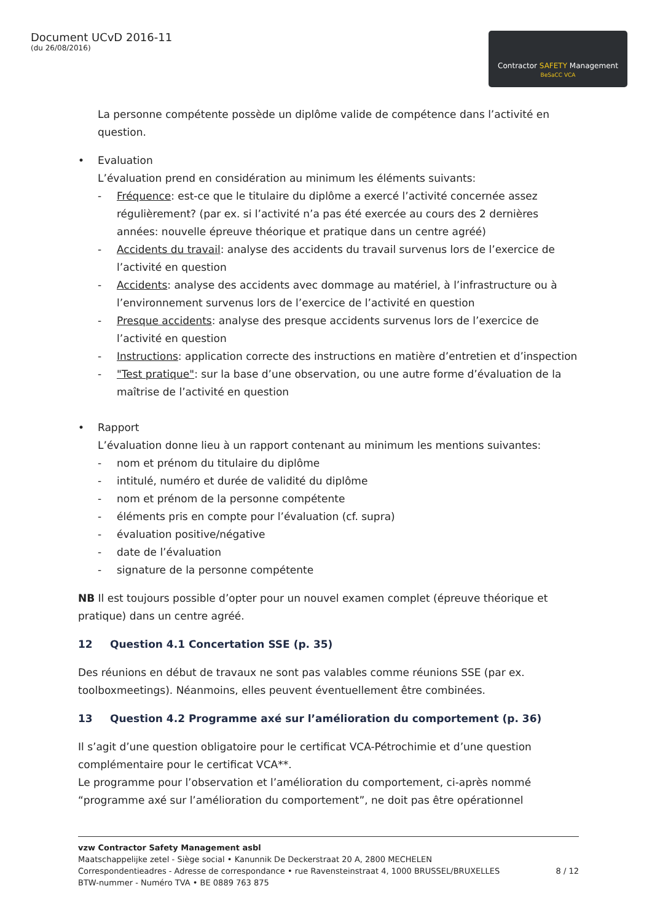Document UCvD 2016-11
(du 26/08/2016)
Contractor SAFETY Management
BeSaCC VCA
La personne compétente possède un diplôme valide de compétence dans l’activité en question.
• Evaluation
L’évaluation prend en considération au minimum les éléments suivants:
- Fréquence: est-ce que le titulaire du diplôme a exercé l’activité concernée assez régulièrement? (par ex. si l’activité n’a pas été exercée au cours des 2 dernières années: nouvelle épreuve théorique et pratique dans un centre agréé)
- Accidents du travail: analyse des accidents du travail survenus lors de l’exercice de l’activité en question
- Accidents: analyse des accidents avec dommage au matériel, à l’infrastructure ou à l’environnement survenus lors de l’exercice de l’activité en question
- Presque accidents: analyse des presque accidents survenus lors de l’exercice de l’activité en question
- Instructions: application correcte des instructions en matière d’entretien et d’inspection
- "Test pratique": sur la base d’une observation, ou une autre forme d’évaluation de la maîtrise de l’activité en question
• Rapport
L’évaluation donne lieu à un rapport contenant au minimum les mentions suivantes:
- nom et prénom du titulaire du diplôme
- intitulé, numéro et durée de validité du diplôme
- nom et prénom de la personne compétente
- éléments pris en compte pour l’évaluation (cf. supra)
- évaluation positive/négative
- date de l’évaluation
- signature de la personne compétente
NB Il est toujours possible d’opter pour un nouvel examen complet (épreuve théorique et pratique) dans un centre agréé.
12 Question 4.1 Concertation SSE (p. 35)
Des réunions en début de travaux ne sont pas valables comme réunions SSE (par ex. toolboxmeetings). Néanmoins, elles peuvent éventuellement être combinées.
13 Question 4.2 Programme axé sur l’amélioration du comportement (p. 36)
Il s’agit d’une question obligatoire pour le certificat VCA-Pétrochimie et d’une question complémentaire pour le certificat VCA**.
Le programme pour l’observation et l’amélioration du comportement, ci-après nommé “programme axé sur l’amélioration du comportement”, ne doit pas être opérationnel
vzw Contractor Safety Management asbl
Maatschappelijke zetel - Siège social • Kanunnik De Deckerstraat 20 A, 2800 MECHELEN
Correspondentieadres - Adresse de correspondance • rue Ravensteinstraat 4, 1000 BRUSSEL/BRUXELLES 8 / 12
BTW-nummer - Numéro TVA • BE 0889 763 875